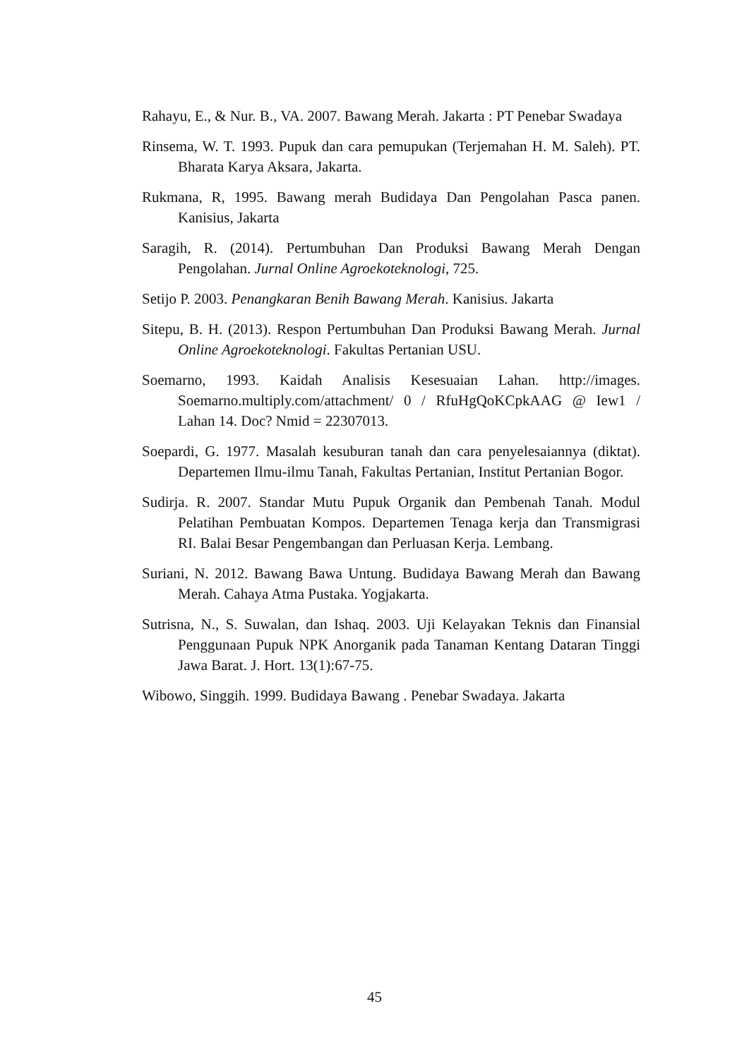Rahayu, E., & Nur. B., VA. 2007. Bawang Merah. Jakarta : PT Penebar Swadaya
Rinsema, W. T. 1993. Pupuk dan cara pemupukan (Terjemahan H. M. Saleh). PT. Bharata Karya Aksara, Jakarta.
Rukmana, R, 1995. Bawang merah Budidaya Dan Pengolahan Pasca panen. Kanisius, Jakarta
Saragih, R. (2014). Pertumbuhan Dan Produksi Bawang Merah Dengan Pengolahan. Jurnal Online Agroekoteknologi, 725.
Setijo P. 2003. Penangkaran Benih Bawang Merah. Kanisius. Jakarta
Sitepu, B. H. (2013). Respon Pertumbuhan Dan Produksi Bawang Merah. Jurnal Online Agroekoteknologi. Fakultas Pertanian USU.
Soemarno, 1993. Kaidah Analisis Kesesuaian Lahan. http://images. Soemarno.multiply.com/attachment/ 0 / RfuHgQoKCpkAAG @ Iew1 / Lahan 14. Doc? Nmid = 22307013.
Soepardi, G. 1977. Masalah kesuburan tanah dan cara penyelesaiannya (diktat). Departemen Ilmu-ilmu Tanah, Fakultas Pertanian, Institut Pertanian Bogor.
Sudirja. R. 2007. Standar Mutu Pupuk Organik dan Pembenah Tanah. Modul Pelatihan Pembuatan Kompos. Departemen Tenaga kerja dan Transmigrasi RI. Balai Besar Pengembangan dan Perluasan Kerja. Lembang.
Suriani, N. 2012. Bawang Bawa Untung. Budidaya Bawang Merah dan Bawang Merah. Cahaya Atma Pustaka. Yogjakarta.
Sutrisna, N., S. Suwalan, dan Ishaq. 2003. Uji Kelayakan Teknis dan Finansial Penggunaan Pupuk NPK Anorganik pada Tanaman Kentang Dataran Tinggi Jawa Barat. J. Hort. 13(1):67-75.
Wibowo, Singgih. 1999. Budidaya Bawang . Penebar Swadaya. Jakarta
45